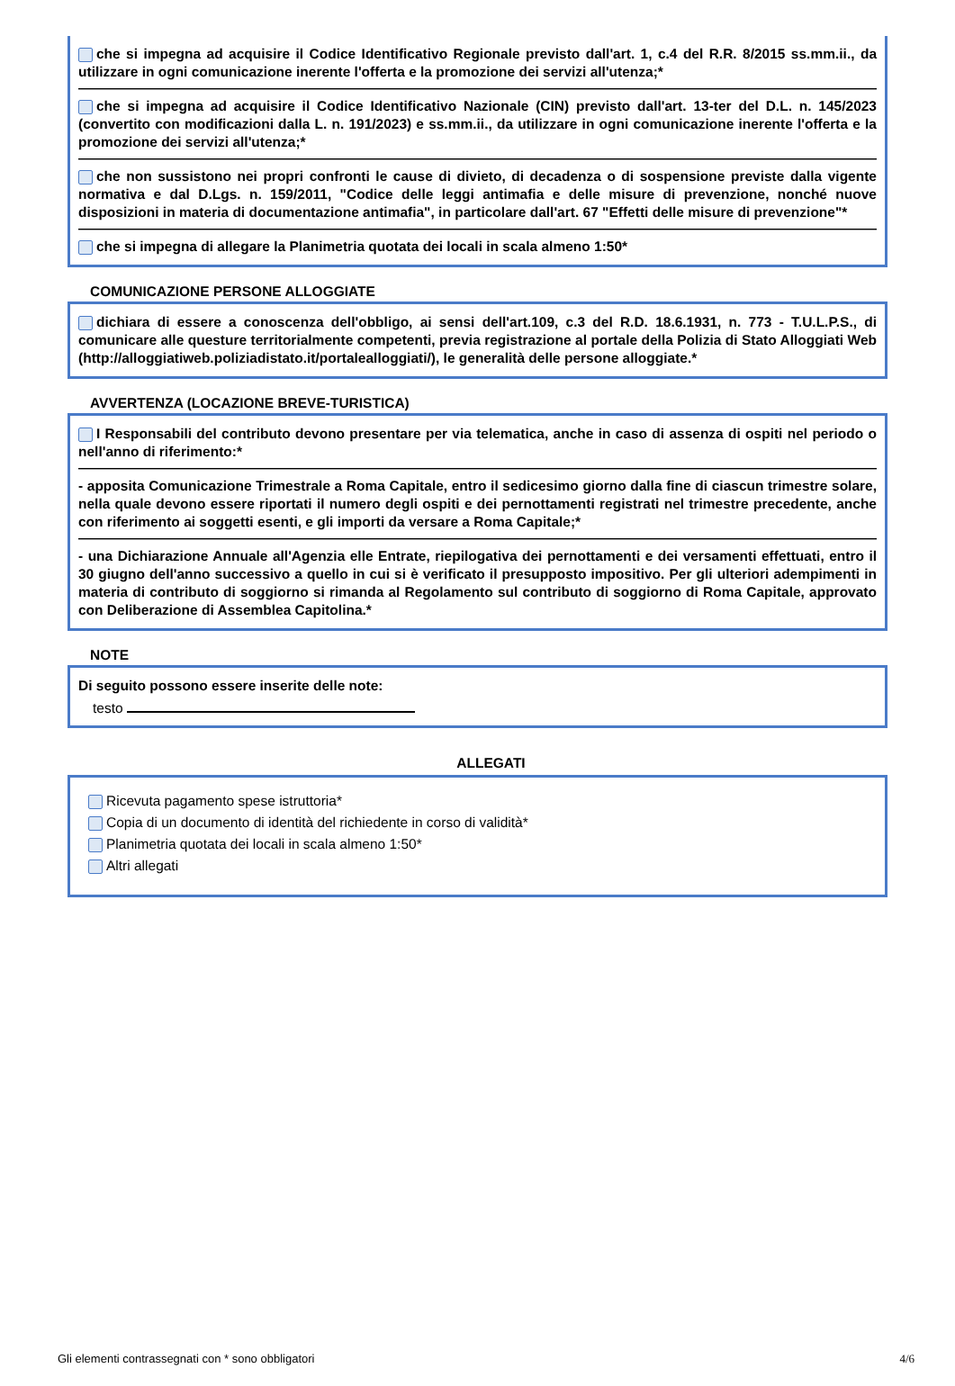che si impegna ad acquisire il Codice Identificativo Regionale previsto dall'art. 1, c.4 del R.R. 8/2015 ss.mm.ii., da utilizzare in ogni comunicazione inerente l'offerta e la promozione dei servizi all'utenza;*
che si impegna ad acquisire il Codice Identificativo Nazionale (CIN) previsto dall'art. 13-ter del D.L. n. 145/2023 (convertito con modificazioni dalla L. n. 191/2023) e ss.mm.ii., da utilizzare in ogni comunicazione inerente l'offerta e la promozione dei servizi all'utenza;*
che non sussistono nei propri confronti le cause di divieto, di decadenza o di sospensione previste dalla vigente normativa e dal D.Lgs. n. 159/2011, "Codice delle leggi antimafia e delle misure di prevenzione, nonché nuove disposizioni in materia di documentazione antimafia", in particolare dall'art. 67 "Effetti delle misure di prevenzione"*
che si impegna di allegare la Planimetria quotata dei locali in scala almeno 1:50*
COMUNICAZIONE PERSONE ALLOGGIATE
dichiara di essere a conoscenza dell'obbligo, ai sensi dell'art.109, c.3 del R.D. 18.6.1931, n. 773 - T.U.L.P.S., di comunicare alle questure territorialmente competenti, previa registrazione al portale della Polizia di Stato Alloggiati Web (http://alloggiatiweb.poliziadistato.it/portalealloggiati/), le generalità delle persone alloggiate.*
AVVERTENZA (LOCAZIONE BREVE-TURISTICA)
I Responsabili del contributo devono presentare per via telematica, anche in caso di assenza di ospiti nel periodo o nell'anno di riferimento:*
- apposita Comunicazione Trimestrale a Roma Capitale, entro il sedicesimo giorno dalla fine di ciascun trimestre solare, nella quale devono essere riportati il numero degli ospiti e dei pernottamenti registrati nel trimestre precedente, anche con riferimento ai soggetti esenti, e gli importi da versare a Roma Capitale;*
- una Dichiarazione Annuale all'Agenzia elle Entrate, riepilogativa dei pernottamenti e dei versamenti effettuati, entro il 30 giugno dell'anno successivo a quello in cui si è verificato il presupposto impositivo. Per gli ulteriori adempimenti in materia di contributo di soggiorno si rimanda al Regolamento sul contributo di soggiorno di Roma Capitale, approvato con Deliberazione di Assemblea Capitolina.*
NOTE
Di seguito possono essere inserite delle note:
testo
ALLEGATI
Ricevuta pagamento spese istruttoria*
Copia di un documento di identità del richiedente in corso di validità*
Planimetria quotata dei locali in scala almeno 1:50*
Altri allegati
Gli elementi contrassegnati con * sono obbligatori 4/6